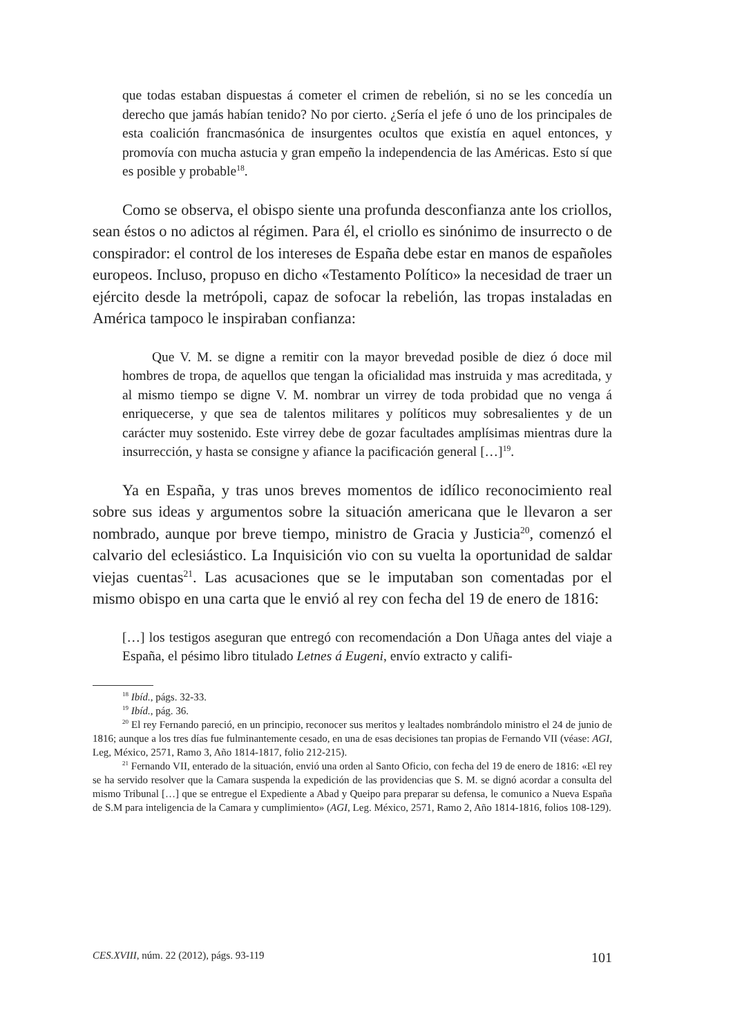que todas estaban dispuestas á cometer el crimen de rebelión, si no se les concedía un derecho que jamás habían tenido? No por cierto. ¿Sería el jefe ó uno de los principales de esta coalición francmasónica de insurgentes ocultos que existía en aquel entonces, y promovía con mucha astucia y gran empeño la independencia de las Américas. Esto sí que es posible y probable<sup>18</sup>.
Como se observa, el obispo siente una profunda desconfianza ante los criollos, sean éstos o no adictos al régimen. Para él, el criollo es sinónimo de insurrecto o de conspirador: el control de los intereses de España debe estar en manos de españoles europeos. Incluso, propuso en dicho «Testamento Político» la necesidad de traer un ejército desde la metrópoli, capaz de sofocar la rebelión, las tropas instaladas en América tampoco le inspiraban confianza:
Que V. M. se digne a remitir con la mayor brevedad posible de diez ó doce mil hombres de tropa, de aquellos que tengan la oficialidad mas instruida y mas acreditada, y al mismo tiempo se digne V. M. nombrar un virrey de toda probidad que no venga á enriquecerse, y que sea de talentos militares y políticos muy sobresalientes y de un carácter muy sostenido. Este virrey debe de gozar facultades amplísimas mientras dure la insurrección, y hasta se consigne y afiance la pacificación general […]<sup>19</sup>.
Ya en España, y tras unos breves momentos de idílico reconocimiento real sobre sus ideas y argumentos sobre la situación americana que le llevaron a ser nombrado, aunque por breve tiempo, ministro de Gracia y Justicia<sup>20</sup>, comenzó el calvario del eclesiástico. La Inquisición vio con su vuelta la oportunidad de saldar viejas cuentas<sup>21</sup>. Las acusaciones que se le imputaban son comentadas por el mismo obispo en una carta que le envió al rey con fecha del 19 de enero de 1816:
[…] los testigos aseguran que entregó con recomendación a Don Uñaga antes del viaje a España, el pésimo libro titulado Letnes á Eugeni, envío extracto y califi-
<sup>18</sup> Ibíd., págs. 32-33.
<sup>19</sup> Ibíd., pág. 36.
<sup>20</sup> El rey Fernando pareció, en un principio, reconocer sus meritos y lealtades nombrándolo ministro el 24 de junio de 1816; aunque a los tres días fue fulminantemente cesado, en una de esas decisiones tan propias de Fernando VII (véase: AGI, Leg, México, 2571, Ramo 3, Año 1814-1817, folio 212-215).
<sup>21</sup> Fernando VII, enterado de la situación, envió una orden al Santo Oficio, con fecha del 19 de enero de 1816: «El rey se ha servido resolver que la Camara suspenda la expedición de las providencias que S. M. se dignó acordar a consulta del mismo Tribunal […] que se entregue el Expediente a Abad y Queipo para preparar su defensa, le comunico a Nueva España de S.M para inteligencia de la Camara y cumplimiento» (AGI, Leg. México, 2571, Ramo 2, Año 1814-1816, folios 108-129).
CES.XVIII, núm. 22 (2012), págs. 93-119 101